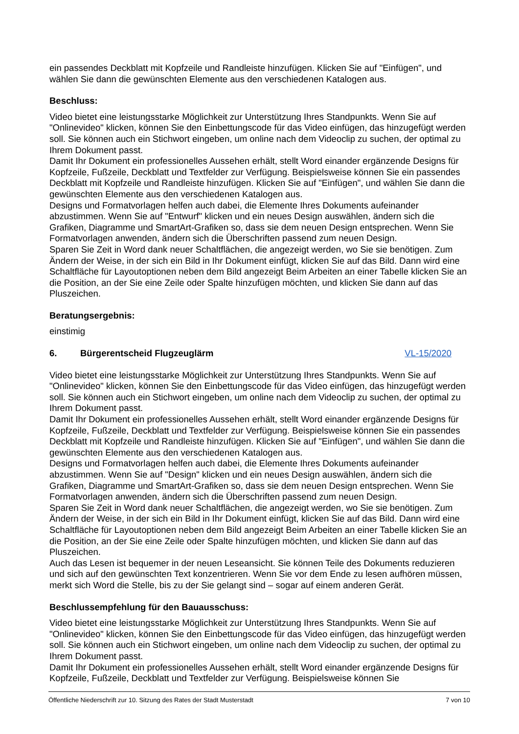ein passendes Deckblatt mit Kopfzeile und Randleiste hinzufügen. Klicken Sie auf "Einfügen", und wählen Sie dann die gewünschten Elemente aus den verschiedenen Katalogen aus.
Beschluss:
Video bietet eine leistungsstarke Möglichkeit zur Unterstützung Ihres Standpunkts. Wenn Sie auf "Onlinevideo" klicken, können Sie den Einbettungscode für das Video einfügen, das hinzugefügt werden soll. Sie können auch ein Stichwort eingeben, um online nach dem Videoclip zu suchen, der optimal zu Ihrem Dokument passt.
Damit Ihr Dokument ein professionelles Aussehen erhält, stellt Word einander ergänzende Designs für Kopfzeile, Fußzeile, Deckblatt und Textfelder zur Verfügung. Beispielsweise können Sie ein passendes Deckblatt mit Kopfzeile und Randleiste hinzufügen. Klicken Sie auf "Einfügen", und wählen Sie dann die gewünschten Elemente aus den verschiedenen Katalogen aus.
Designs und Formatvorlagen helfen auch dabei, die Elemente Ihres Dokuments aufeinander abzustimmen. Wenn Sie auf "Entwurf" klicken und ein neues Design auswählen, ändern sich die Grafiken, Diagramme und SmartArt-Grafiken so, dass sie dem neuen Design entsprechen. Wenn Sie Formatvorlagen anwenden, ändern sich die Überschriften passend zum neuen Design.
Sparen Sie Zeit in Word dank neuer Schaltflächen, die angezeigt werden, wo Sie sie benötigen. Zum Ändern der Weise, in der sich ein Bild in Ihr Dokument einfügt, klicken Sie auf das Bild. Dann wird eine Schaltfläche für Layoutoptionen neben dem Bild angezeigt Beim Arbeiten an einer Tabelle klicken Sie an die Position, an der Sie eine Zeile oder Spalte hinzufügen möchten, und klicken Sie dann auf das Pluszeichen.
Beratungsergebnis:
einstimig
6. Bürgerentscheid Flugzeuglärm VL-15/2020
Video bietet eine leistungsstarke Möglichkeit zur Unterstützung Ihres Standpunkts. Wenn Sie auf "Onlinevideo" klicken, können Sie den Einbettungscode für das Video einfügen, das hinzugefügt werden soll. Sie können auch ein Stichwort eingeben, um online nach dem Videoclip zu suchen, der optimal zu Ihrem Dokument passt.
Damit Ihr Dokument ein professionelles Aussehen erhält, stellt Word einander ergänzende Designs für Kopfzeile, Fußzeile, Deckblatt und Textfelder zur Verfügung. Beispielsweise können Sie ein passendes Deckblatt mit Kopfzeile und Randleiste hinzufügen. Klicken Sie auf "Einfügen", und wählen Sie dann die gewünschten Elemente aus den verschiedenen Katalogen aus.
Designs und Formatvorlagen helfen auch dabei, die Elemente Ihres Dokuments aufeinander abzustimmen. Wenn Sie auf "Design" klicken und ein neues Design auswählen, ändern sich die Grafiken, Diagramme und SmartArt-Grafiken so, dass sie dem neuen Design entsprechen. Wenn Sie Formatvorlagen anwenden, ändern sich die Überschriften passend zum neuen Design.
Sparen Sie Zeit in Word dank neuer Schaltflächen, die angezeigt werden, wo Sie sie benötigen. Zum Ändern der Weise, in der sich ein Bild in Ihr Dokument einfügt, klicken Sie auf das Bild. Dann wird eine Schaltfläche für Layoutoptionen neben dem Bild angezeigt Beim Arbeiten an einer Tabelle klicken Sie an die Position, an der Sie eine Zeile oder Spalte hinzufügen möchten, und klicken Sie dann auf das Pluszeichen.
Auch das Lesen ist bequemer in der neuen Leseansicht. Sie können Teile des Dokuments reduzieren und sich auf den gewünschten Text konzentrieren. Wenn Sie vor dem Ende zu lesen aufhören müssen, merkt sich Word die Stelle, bis zu der Sie gelangt sind – sogar auf einem anderen Gerät.
Beschlussempfehlung für den Bauausschuss:
Video bietet eine leistungsstarke Möglichkeit zur Unterstützung Ihres Standpunkts. Wenn Sie auf "Onlinevideo" klicken, können Sie den Einbettungscode für das Video einfügen, das hinzugefügt werden soll. Sie können auch ein Stichwort eingeben, um online nach dem Videoclip zu suchen, der optimal zu Ihrem Dokument passt.
Damit Ihr Dokument ein professionelles Aussehen erhält, stellt Word einander ergänzende Designs für Kopfzeile, Fußzeile, Deckblatt und Textfelder zur Verfügung. Beispielsweise können Sie
Öffentliche Niederschrift zur 10. Sitzung des Rates der Stadt Musterstadt 7 von 10